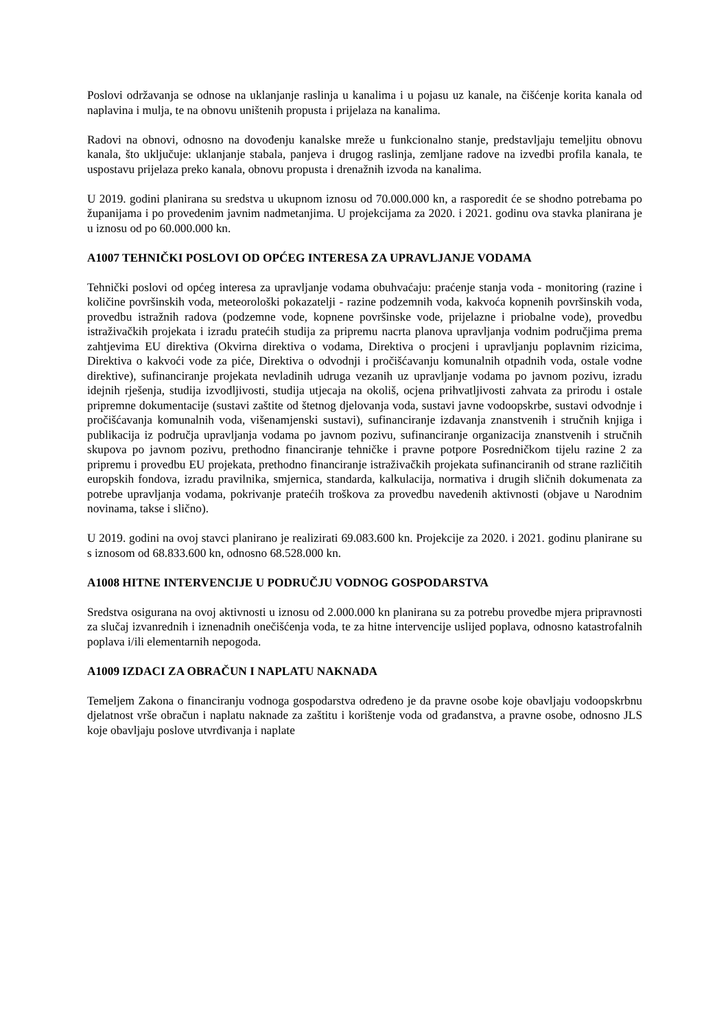Poslovi održavanja se odnose na uklanjanje raslinja u kanalima i u pojasu uz kanale, na čišćenje korita kanala od naplavina i mulja, te na obnovu uništenih propusta i prijelaza na kanalima.
Radovi na obnovi, odnosno na dovođenju kanalske mreže u funkcionalno stanje, predstavljaju temeljitu obnovu kanala, što uključuje: uklanjanje stabala, panjeva i drugog raslinja, zemljane radove na izvedbi profila kanala, te uspostavu prijelaza preko kanala, obnovu propusta i drenažnih izvoda na kanalima.
U 2019. godini planirana su sredstva u ukupnom iznosu od 70.000.000 kn, a rasporedit će se shodno potrebama po županijama i po provedenim javnim nadmetanjima. U projekcijama za 2020. i 2021. godinu ova stavka planirana je u iznosu od po 60.000.000 kn.
A1007 TEHNIČKI POSLOVI OD OPĆEG INTERESA ZA UPRAVLJANJE VODAMA
Tehnički poslovi od općeg interesa za upravljanje vodama obuhvaćaju: praćenje stanja voda - monitoring (razine i količine površinskih voda, meteorološki pokazatelji - razine podzemnih voda, kakvoća kopnenih površinskih voda, provedbu istražnih radova (podzemne vode, kopnene površinske vode, prijelazne i priobalne vode), provedbu istraživačkih projekata i izradu pratećih studija za pripremu nacrta planova upravljanja vodnim područjima prema zahtjevima EU direktiva (Okvirna direktiva o vodama, Direktiva o procjeni i upravljanju poplavnim rizicima, Direktiva o kakvoći vode za piće, Direktiva o odvodnji i pročišćavanju komunalnih otpadnih voda, ostale vodne direktive), sufinanciranje projekata nevladinih udruga vezanih uz upravljanje vodama po javnom pozivu, izradu idejnih rješenja, studija izvodljivosti, studija utjecaja na okoliš, ocjena prihvatljivosti zahvata za prirodu i ostale pripremne dokumentacije (sustavi zaštite od štetnog djelovanja voda, sustavi javne vodoopskrbe, sustavi odvodnje i pročišćavanja komunalnih voda, višenamjenski sustavi), sufinanciranje izdavanja znanstvenih i stručnih knjiga i publikacija iz područja upravljanja vodama po javnom pozivu, sufinanciranje organizacija znanstvenih i stručnih skupova po javnom pozivu, prethodno financiranje tehničke i pravne potpore Posredničkom tijelu razine 2 za pripremu i provedbu EU projekata, prethodno financiranje istraživačkih projekata sufinanciranih od strane različitih europskih fondova, izradu pravilnika, smjernica, standarda, kalkulacija, normativa i drugih sličnih dokumenata za potrebe upravljanja vodama, pokrivanje pratećih troškova za provedbu navedenih aktivnosti (objave u Narodnim novinama, takse i slično).
U 2019. godini na ovoj stavci planirano je realizirati 69.083.600 kn. Projekcije za 2020. i 2021. godinu planirane su s iznosom od 68.833.600 kn, odnosno 68.528.000 kn.
A1008 HITNE INTERVENCIJE U PODRUČJU VODNOG GOSPODARSTVA
Sredstva osigurana na ovoj aktivnosti u iznosu od 2.000.000 kn planirana su za potrebu provedbe mjera pripravnosti za slučaj izvanrednih i iznenadnih onečišćenja voda, te za hitne intervencije uslijed poplava, odnosno katastrofalnih poplava i/ili elementarnih nepogoda.
A1009 IZDACI ZA OBRAČUN I NAPLATU NAKNADA
Temeljem Zakona o financiranju vodnoga gospodarstva određeno je da pravne osobe koje obavljaju vodoopskrbnu djelatnost vrše obračun i naplatu naknade za zaštitu i korištenje voda od građanstva, a pravne osobe, odnosno JLS koje obavljaju poslove utvrđivanja i naplate